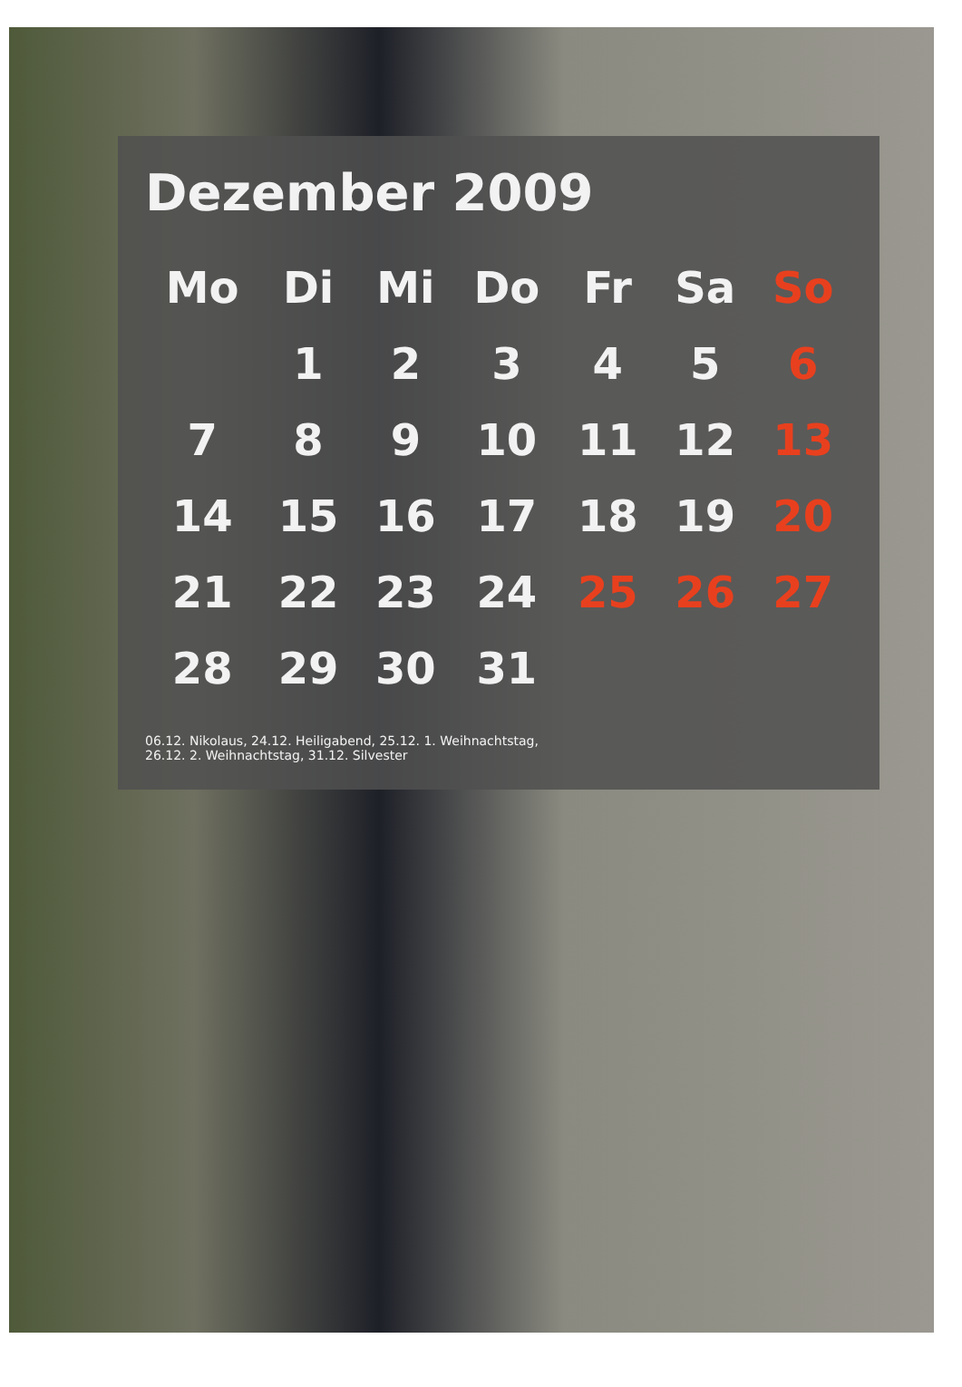Dezember 2009
| Mo | Di | Mi | Do | Fr | Sa | So |
| --- | --- | --- | --- | --- | --- | --- |
| | 1 | 2 | 3 | 4 | 5 | 6 |
| 7 | 8 | 9 | 10 | 11 | 12 | 13 |
| 14 | 15 | 16 | 17 | 18 | 19 | 20 |
| 21 | 22 | 23 | 24 | 25 | 26 | 27 |
| 28 | 29 | 30 | 31 | | | |
06.12. Nikolaus, 24.12. Heiligabend, 25.12. 1. Weihnachtstag,
26.12. 2. Weihnachtstag, 31.12. Silvester